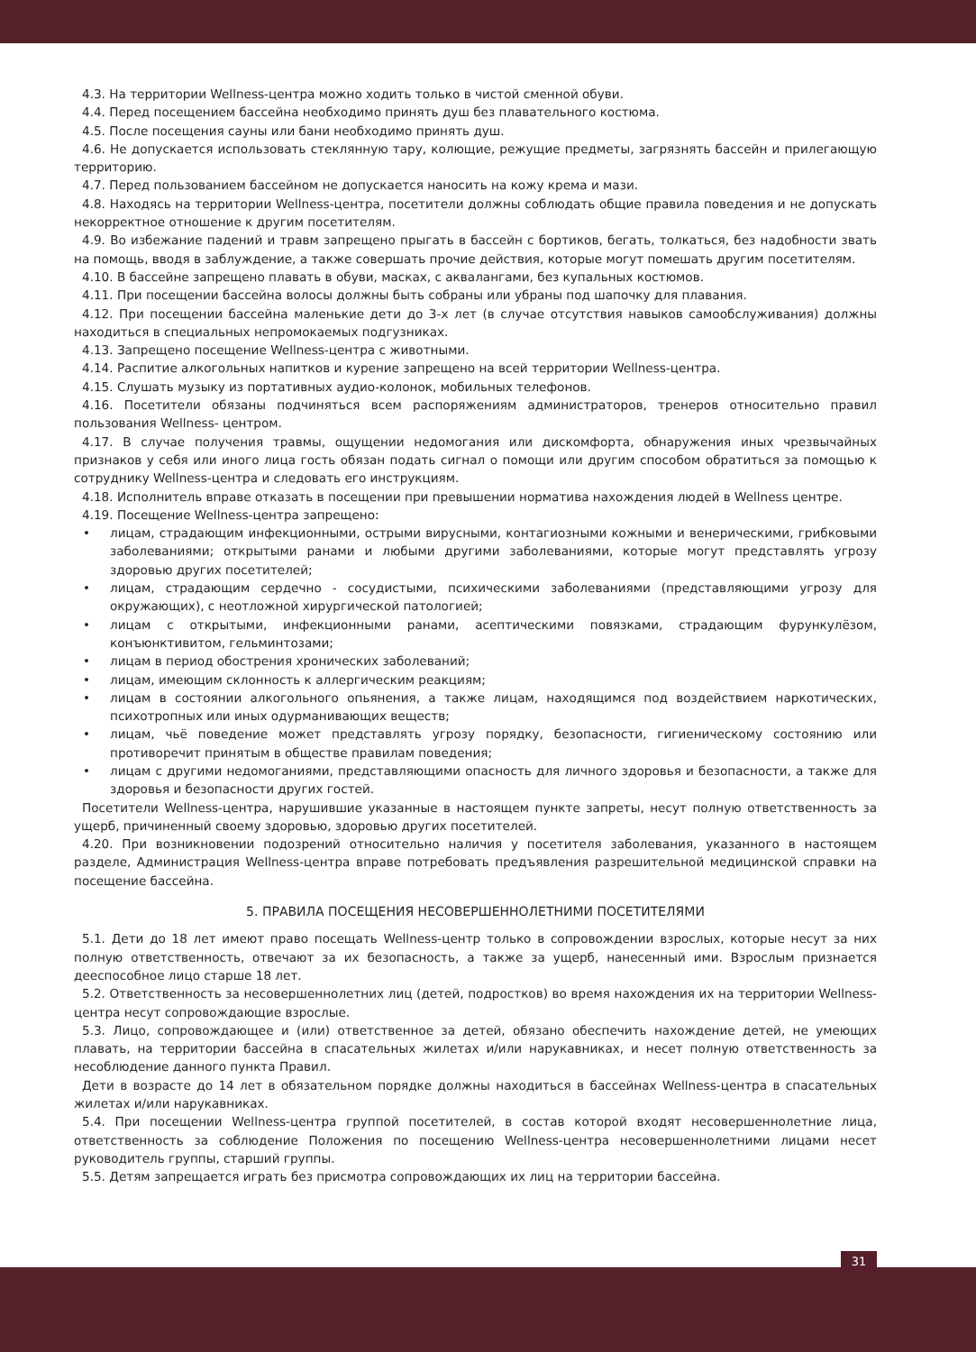4.3. На территории Wellness-центра можно ходить только в чистой сменной обуви.
4.4. Перед посещением бассейна необходимо принять душ без плавательного костюма.
4.5. После посещения сауны или бани необходимо принять душ.
4.6. Не допускается использовать стеклянную тару, колющие, режущие предметы, загрязнять бассейн и прилегающую территорию.
4.7. Перед пользованием бассейном не допускается наносить на кожу крема и мази.
4.8. Находясь на территории Wellness-центра, посетители должны соблюдать общие правила поведения и не допускать некорректное отношение к другим посетителям.
4.9. Во избежание падений и травм запрещено прыгать в бассейн с бортиков, бегать, толкаться, без надобности звать на помощь, вводя в заблуждение, а также совершать прочие действия, которые могут помешать другим посетителям.
4.10. В бассейне запрещено плавать в обуви, масках, с аквалангами, без купальных костюмов.
4.11. При посещении бассейна волосы должны быть собраны или убраны под шапочку для плавания.
4.12. При посещении бассейна маленькие дети до 3-х лет (в случае отсутствия навыков самообслуживания) должны находиться в специальных непромокаемых подгузниках.
4.13. Запрещено посещение Wellness-центра с животными.
4.14. Распитие алкогольных напитков и курение запрещено на всей территории Wellness-центра.
4.15. Слушать музыку из портативных аудио-колонок, мобильных телефонов.
4.16. Посетители обязаны подчиняться всем распоряжениям администраторов, тренеров относительно правил пользования Wellness- центром.
4.17. В случае получения травмы, ощущении недомогания или дискомфорта, обнаружения иных чрезвычайных признаков у себя или иного лица гость обязан подать сигнал о помощи или другим способом обратиться за помощью к сотруднику Wellness-центра и следовать его инструкциям.
4.18. Исполнитель вправе отказать в посещении при превышении норматива нахождения людей в Wellness центре.
4.19. Посещение Wellness-центра запрещено:
• лицам, страдающим инфекционными, острыми вирусными, контагиозными кожными и венерическими, грибковыми заболеваниями; открытыми ранами и любыми другими заболеваниями, которые могут представлять угрозу здоровью других посетителей;
• лицам, страдающим сердечно - сосудистыми, психическими заболеваниями (представляющими угрозу для окружающих), с неотложной хирургической патологией;
• лицам с открытыми, инфекционными ранами, асептическими повязками, страдающим фурункулёзом, конъюнктивитом, гельминтозами;
• лицам в период обострения хронических заболеваний;
• лицам, имеющим склонность к аллергическим реакциям;
• лицам в состоянии алкогольного опьянения, а также лицам, находящимся под воздействием наркотических, психотропных или иных одурманивающих веществ;
• лицам, чьё поведение может представлять угрозу порядку, безопасности, гигиеническому состоянию или противоречит принятым в обществе правилам поведения;
• лицам с другими недомоганиями, представляющими опасность для личного здоровья и безопасности, а также для здоровья и безопасности других гостей.
Посетители Wellness-центра, нарушившие указанные в настоящем пункте запреты, несут полную ответственность за ущерб, причиненный своему здоровью, здоровью других посетителей.
4.20. При возникновении подозрений относительно наличия у посетителя заболевания, указанного в настоящем разделе, Администрация Wellness-центра вправе потребовать предъявления разрешительной медицинской справки на посещение бассейна.
5. ПРАВИЛА ПОСЕЩЕНИЯ НЕСОВЕРШЕННОЛЕТНИМИ ПОСЕТИТЕЛЯМИ
5.1. Дети до 18 лет имеют право посещать Wellness-центр только в сопровождении взрослых, которые несут за них полную ответственность, отвечают за их безопасность, а также за ущерб, нанесенный ими. Взрослым признается дееспособное лицо старше 18 лет.
5.2. Ответственность за несовершеннолетних лиц (детей, подростков) во время нахождения их на территории Wellness-центра несут сопровождающие взрослые.
5.3. Лицо, сопровождающее и (или) ответственное за детей, обязано обеспечить нахождение детей, не умеющих плавать, на территории бассейна в спасательных жилетах и/или нарукавниках, и несет полную ответственность за несоблюдение данного пункта Правил.
Дети в возрасте до 14 лет в обязательном порядке должны находиться в бассейнах Wellness-центра в спасательных жилетах и/или нарукавниках.
5.4. При посещении Wellness-центра группой посетителей, в состав которой входят несовершеннолетние лица, ответственность за соблюдение Положения по посещению Wellness-центра несовершеннолетними лицами несет руководитель группы, старший группы.
5.5. Детям запрещается играть без присмотра сопровождающих их лиц на территории бассейна.
31